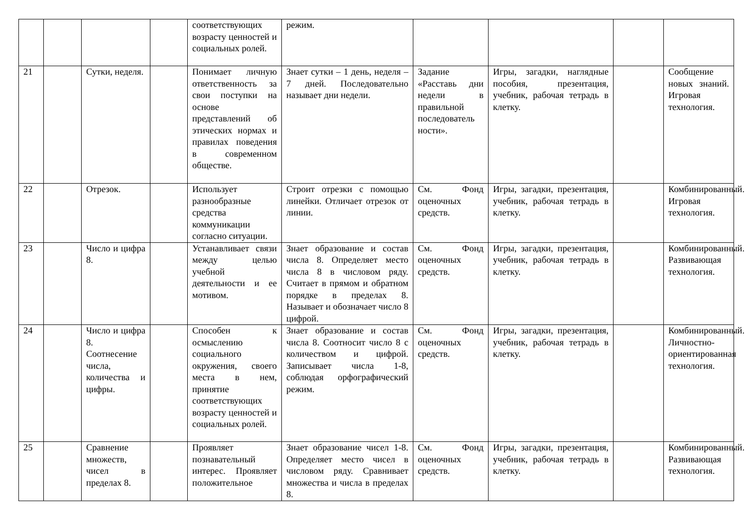| | | | | соответствующих возрасту ценностей и социальных ролей. | режим. | | | | |
| 21 | | Сутки, неделя. | | Понимает личную ответственность за свои поступки на основе представлений об этических нормах и правилах поведения в современном обществе. | Знает сутки – 1 день, неделя – 7 дней. Последовательно называет дни недели. | Задание «Расставь дни недели в правильной последователь ности». | Игры, загадки, наглядные пособия, презентация, учебник, рабочая тетрадь в клетку. | | Сообщение новых знаний. Игровая технология. |
| 22 | | Отрезок. | | Использует разнообразные средства коммуникации согласно ситуации. | Строит отрезки с помощью линейки. Отличает отрезок от линии. | См. Фонд оценочных средств. | Игры, загадки, презентация, учебник, рабочая тетрадь в клетку. | | Комбинированный. Игровая технология. |
| 23 | | Число и цифра 8. | | Устанавливает связи между целью учебной деятельности и ее мотивом. | Знает образование и состав числа 8. Определяет место числа 8 в числовом ряду. Считает в прямом и обратном порядке в пределах 8. Называет и обозначает число 8 цифрой. | См. Фонд оценочных средств. | Игры, загадки, презентация, учебник, рабочая тетрадь в клетку. | | Комбинированный. Развивающая технология. |
| 24 | | Число и цифра 8. Соотнесение числа, количества и цифры. | | Способен к осмыслению социального окружения, своего места в нем, принятие соответствующих возрасту ценностей и социальных ролей. | Знает образование и состав числа 8. Соотносит число 8 с количеством и цифрой. Записывает числа 1-8, соблюдая орфографический режим. | См. Фонд оценочных средств. | Игры, загадки, презентация, учебник, рабочая тетрадь в клетку. | | Комбинированный. Личностно-ориентированная технология. |
| 25 | | Сравнение множеств, чисел в пределах 8. | | Проявляет познавательный интерес. Проявляет положительное | Знает образование чисел 1-8. Определяет место чисел в числовом ряду. Сравнивает множества и числа в пределах 8. | См. Фонд оценочных средств. | Игры, загадки, презентация, учебник, рабочая тетрадь в клетку. | | Комбинированный. Развивающая технология. |